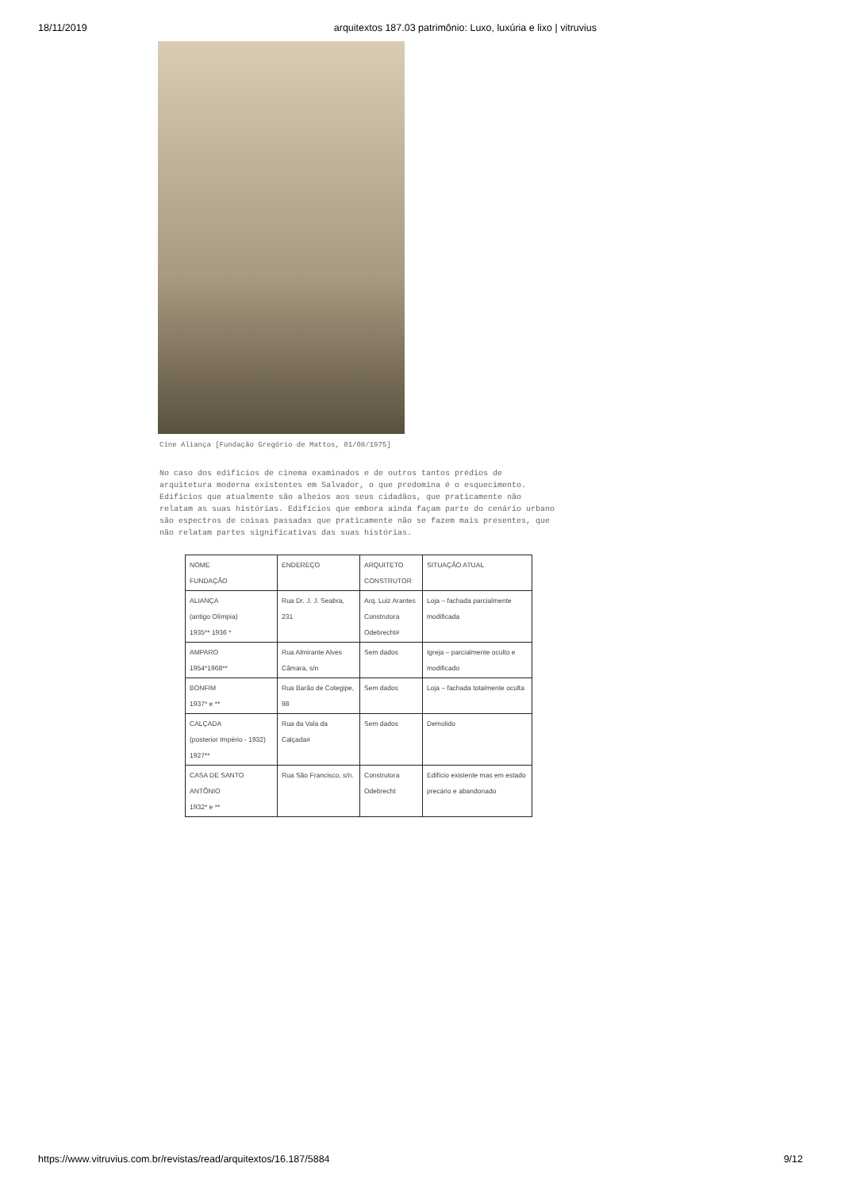18/11/2019 arquitextos 187.03 patrimônio: Luxo, luxúria e lixo | vitruvius
Cine Aliança [Fundação Gregório de Mattos, 01/08/1975]
No caso dos edifícios de cinema examinados e de outros tantos prédios de arquitetura moderna existentes em Salvador, o que predomina é o esquecimento. Edifícios que atualmente são alheios aos seus cidadãos, que praticamente não relatam as suas histórias. Edifícios que embora ainda façam parte do cenário urbano são espectros de coisas passadas que praticamente não se fazem mais presentes, que não relatam partes significativas das suas histórias.
| NOME FUNDAÇÃO | ENDEREÇO | ARQUITETO CONSTRUTOR | SITUAÇÃO ATUAL |
| ALIANÇA (antigo Olímpia) 1935** 1936 * | Rua Dr. J. J. Seabra, 231 | Arq. Luiz Arantes Construtora Odebrecht# | Loja – fachada parcialmente modificada |
| AMPARO 1954*1968** | Rua Almirante Alves Câmara, s/n | Sem dados | Igreja – parcialmente oculto e modificado |
| BONFIM 1937* e ** | Rua Barão de Cotegipe, 98 | Sem dados | Loja – fachada totalmente oculta |
| CALÇADA (posterior Império - 1932) 1927** | Rua da Vala da Calçada# | Sem dados | Demolido |
| CASA DE SANTO ANTÔNIO 1932* e ** | Rua São Francisco, s/n. | Construtora Odebrecht | Edifício existente mas em estado precário e abandonado |
https://www.vitruvius.com.br/revistas/read/arquitextos/16.187/5884 9/12